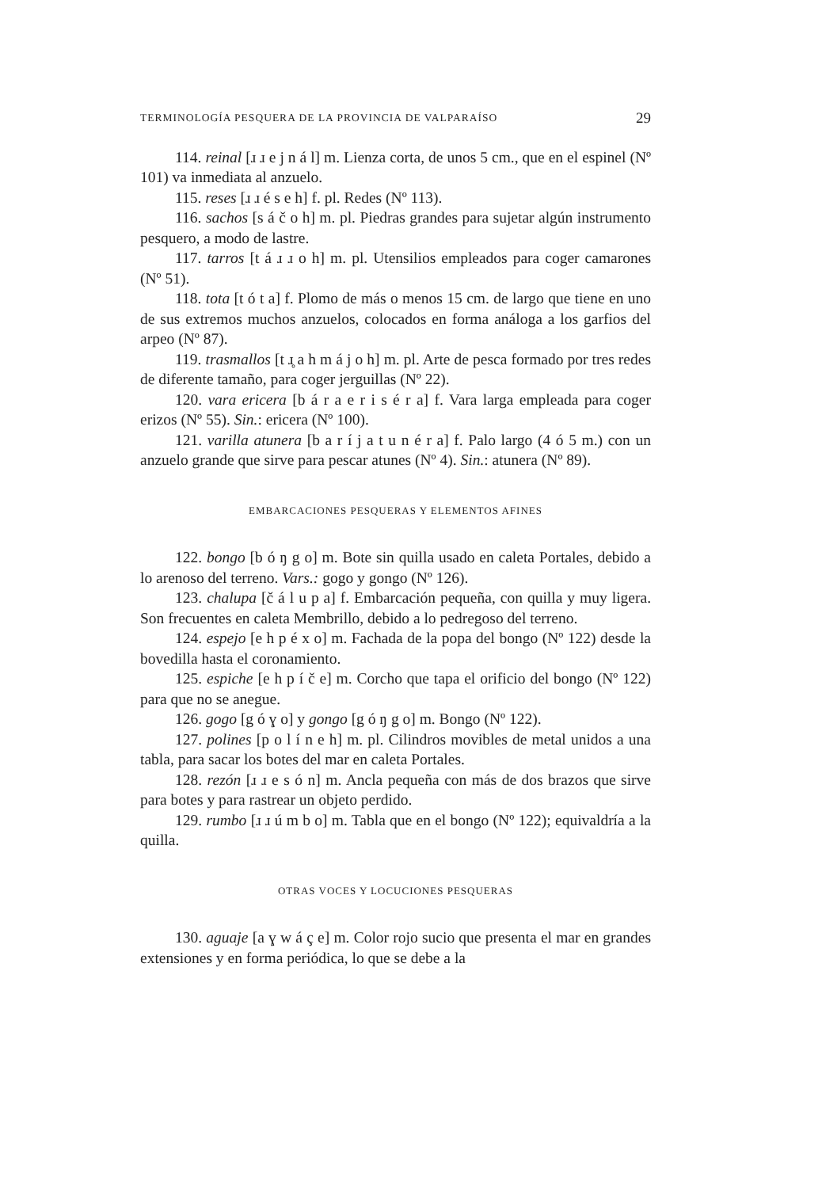TERMINOLOGÍA PESQUERA DE LA PROVINCIA DE VALPARAÍSO 29
114. reinal [ɹ ɹ e j n á l] m. Lienza corta, de unos 5 cm., que en el espinel (Nº 101) va inmediata al anzuelo.
115. reses [ɹ ɹ é s e h] f. pl. Redes (Nº 113).
116. sachos [s á č o h] m. pl. Piedras grandes para sujetar algún instrumento pesquero, a modo de lastre.
117. tarros [t á ɹ ɹ o h] m. pl. Utensilios empleados para coger camarones (Nº 51).
118. tota [t ó t a] f. Plomo de más o menos 15 cm. de largo que tiene en uno de sus extremos muchos anzuelos, colocados en forma análoga a los garfios del arpeo (Nº 87).
119. trasmallos [t ɹ̥ a h m á j o h] m. pl. Arte de pesca formado por tres redes de diferente tamaño, para coger jerguillas (Nº 22).
120. vara ericera [b á r a e r i s é r a] f. Vara larga empleada para coger erizos (Nº 55). Sin.: ericera (Nº 100).
121. varilla atunera [b a r í j a t u n é r a] f. Palo largo (4 ó 5 m.) con un anzuelo grande que sirve para pescar atunes (Nº 4). Sin.: atunera (Nº 89).
EMBARCACIONES PESQUERAS Y ELEMENTOS AFINES
122. bongo [b ó ŋ g o] m. Bote sin quilla usado en caleta Portales, debido a lo arenoso del terreno. Vars.: gogo y gongo (Nº 126).
123. chalupa [č á l u p a] f. Embarcación pequeña, con quilla y muy ligera. Son frecuentes en caleta Membrillo, debido a lo pedregoso del terreno.
124. espejo [e h p é x o] m. Fachada de la popa del bongo (Nº 122) desde la bovedilla hasta el coronamiento.
125. espiche [e h p í č e] m. Corcho que tapa el orificio del bongo (Nº 122) para que no se anegue.
126. gogo [g ó ɣ o] y gongo [g ó ŋ g o] m. Bongo (Nº 122).
127. polines [p o l í n e h] m. pl. Cilindros movibles de metal unidos a una tabla, para sacar los botes del mar en caleta Portales.
128. rezón [ɹ ɹ e s ó n] m. Ancla pequeña con más de dos brazos que sirve para botes y para rastrear un objeto perdido.
129. rumbo [ɹ ɹ ú m b o] m. Tabla que en el bongo (Nº 122); equivaldría a la quilla.
OTRAS VOCES Y LOCUCIONES PESQUERAS
130. aguaje [a ɣ w á ç e] m. Color rojo sucio que presenta el mar en grandes extensiones y en forma periódica, lo que se debe a la